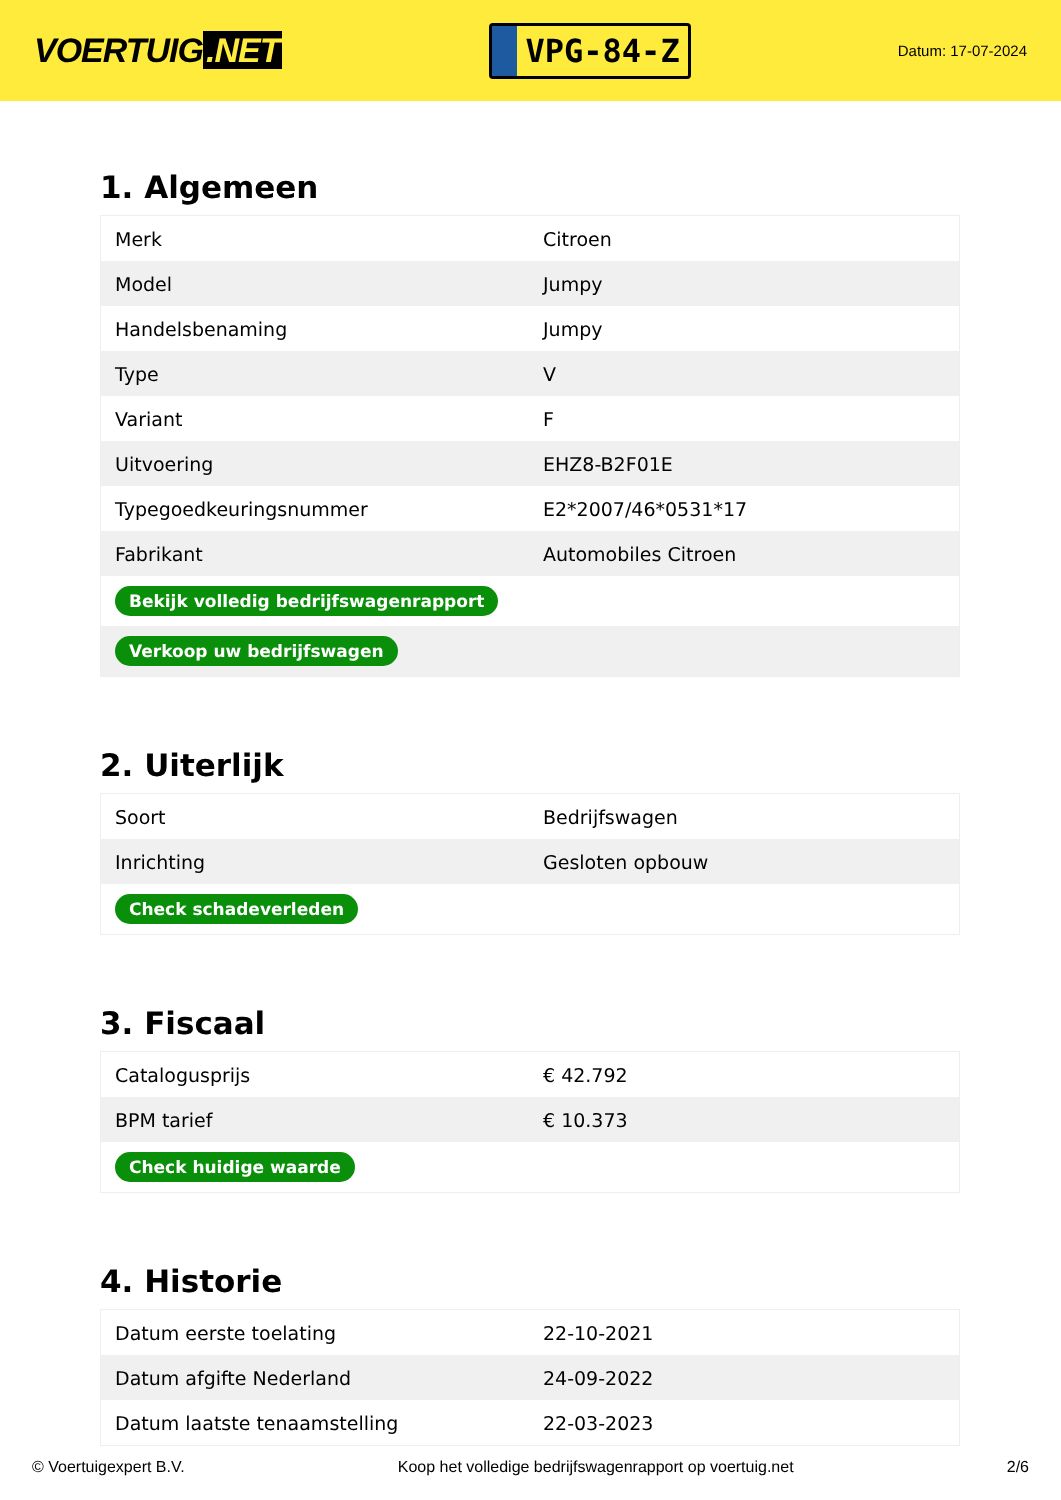VOERTUIG.NET
VPG-84-Z
Datum: 17-07-2024
1. Algemeen
| Merk | Citroen |
| Model | Jumpy |
| Handelsbenaming | Jumpy |
| Type | V |
| Variant | F |
| Uitvoering | EHZ8-B2F01E |
| Typegoedkeuringsnummer | E2*2007/46*0531*17 |
| Fabrikant | Automobiles Citroen |
| Bekijk volledig bedrijfswagenrapport | |
| Verkoop uw bedrijfswagen | |
2. Uiterlijk
| Soort | Bedrijfswagen |
| Inrichting | Gesloten opbouw |
| Check schadeverleden | |
3. Fiscaal
| Catalogusprijs | € 42.792 |
| BPM tarief | € 10.373 |
| Check huidige waarde | |
4. Historie
| Datum eerste toelating | 22-10-2021 |
| Datum afgifte Nederland | 24-09-2022 |
| Datum laatste tenaamstelling | 22-03-2023 |
© Voertuigexpert B.V. Koop het volledige bedrijfswagenrapport op voertuig.net 2/6